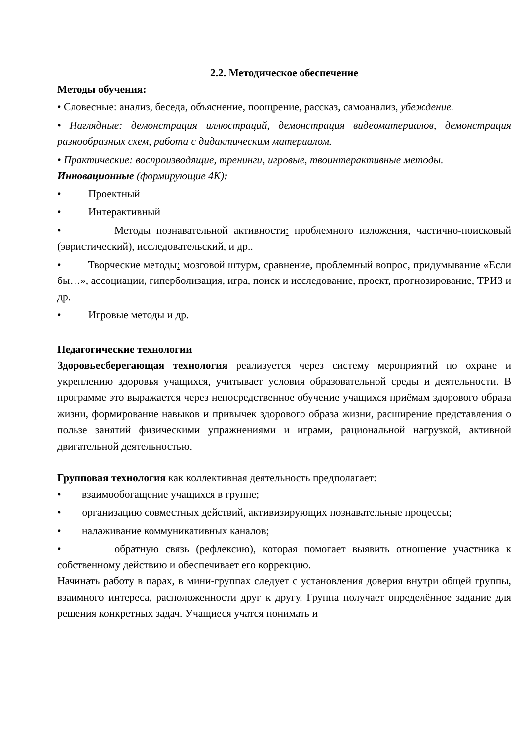2.2. Методическое обеспечение
Методы обучения:
• Словесные: анализ, беседа, объяснение, поощрение, рассказ, самоанализ, убеждение.
• Наглядные: демонстрация иллюстраций, демонстрация видеоматериалов, демонстрация разнообразных схем, работа с дидактическим материалом.
• Практические: воспроизводящие, тренинги, игровые, твоинтерактивные методы.
Инновационные (формирующие 4К):
• Проектный
• Интерактивный
• Методы познавательной активности: проблемного изложения, частично-поисковый (эвристический), исследовательский, и др..
• Творческие методы: мозговой штурм, сравнение, проблемный вопрос, придумывание «Если бы…», ассоциации, гиперболизация, игра, поиск и исследование, проект, прогнозирование, ТРИЗ и др.
• Игровые методы и др.
Педагогические технологии
Здоровьесберегающая технология реализуется через систему мероприятий по охране и укреплению здоровья учащихся, учитывает условия образовательной среды и деятельности. В программе это выражается через непосредственное обучение учащихся приёмам здорового образа жизни, формирование навыков и привычек здорового образа жизни, расширение представления о пользе занятий физическими упражнениями и играми, рациональной нагрузкой, активной двигательной деятельностью.
Групповая технология как коллективная деятельность предполагает:
• взаимообогащение учащихся в группе;
• организацию совместных действий, активизирующих познавательные процессы;
• налаживание коммуникативных каналов;
• обратную связь (рефлексию), которая помогает выявить отношение участника к собственному действию и обеспечивает его коррекцию.
Начинать работу в парах, в мини-группах следует с установления доверия внутри общей группы, взаимного интереса, расположенности друг к другу. Группа получает определённое задание для решения конкретных задач. Учащиеся учатся понимать и